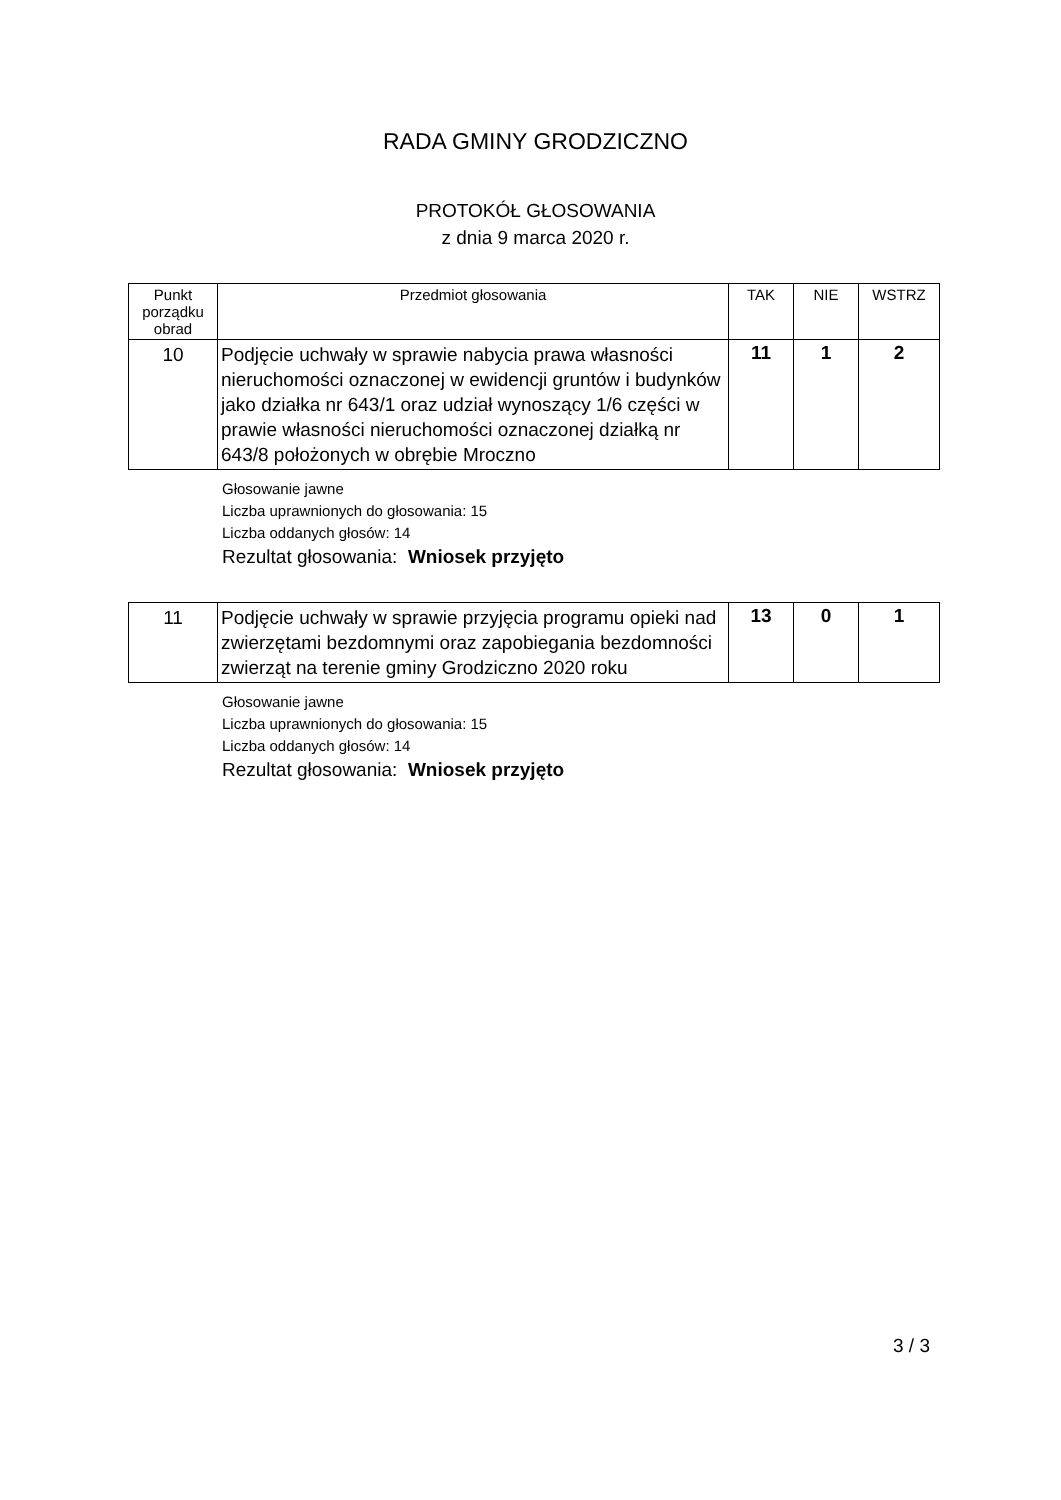RADA GMINY GRODZICZNO
PROTOKÓŁ GŁOSOWANIA
z dnia 9 marca 2020 r.
| Punkt porządku obrad | Przedmiot głosowania | TAK | NIE | WSTRZ |
| --- | --- | --- | --- | --- |
| 10 | Podjęcie uchwały w sprawie nabycia prawa własności nieruchomości oznaczonej w ewidencji gruntów i budynków jako działka nr 643/1 oraz udział wynoszący 1/6 części w prawie własności nieruchomości oznaczonej działką nr 643/8 położonych w obrębie Mroczno | 11 | 1 | 2 |
Głosowanie jawne
Liczba uprawnionych do głosowania: 15
Liczba oddanych głosów: 14
Rezultat głosowania: Wniosek przyjęto
| 11 | Podjęcie uchwały w sprawie przyjęcia programu opieki nad zwierzętami bezdomnymi oraz zapobiegania bezdomności zwierząt na terenie gminy Grodziczno 2020 roku | 13 | 0 | 1 |
Głosowanie jawne
Liczba uprawnionych do głosowania: 15
Liczba oddanych głosów: 14
Rezultat głosowania: Wniosek przyjęto
3 / 3